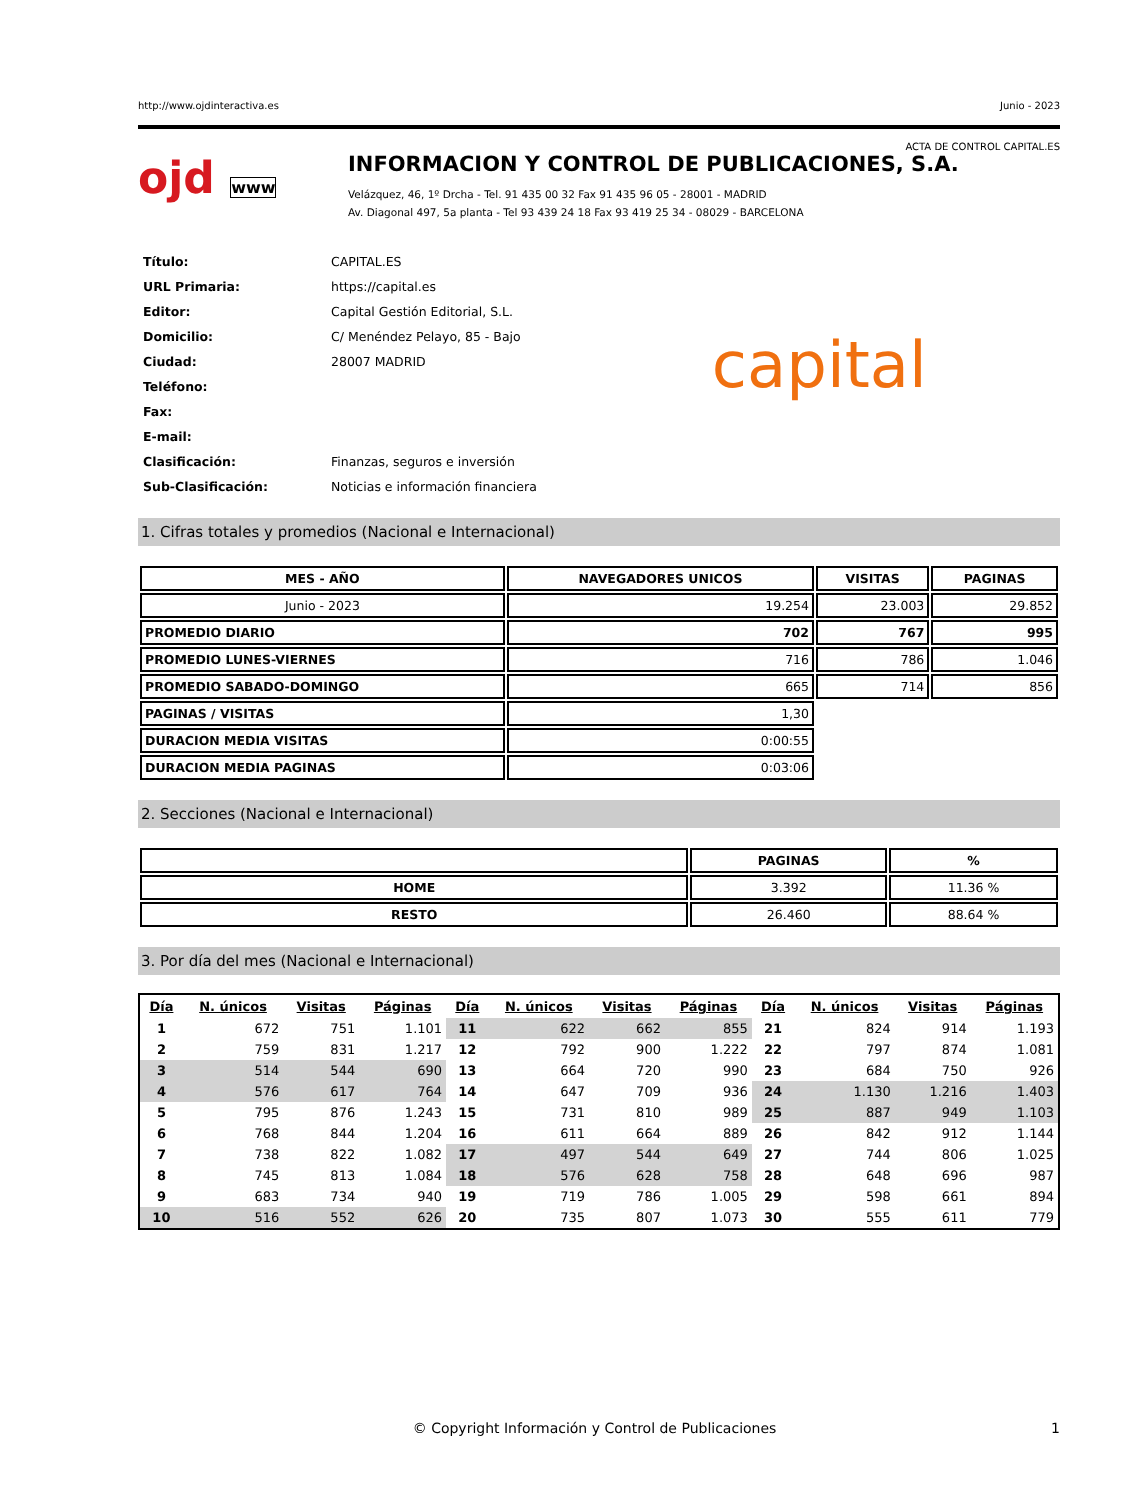http://www.ojdinteractiva.es Junio - 2023
ACTA DE CONTROL CAPITAL.ES
ojd www
INFORMACION Y CONTROL DE PUBLICACIONES, S.A.
Velázquez, 46, 1º Drcha - Tel. 91 435 00 32 Fax 91 435 96 05 - 28001 - MADRID
Av. Diagonal 497, 5a planta - Tel 93 439 24 18 Fax 93 419 25 34 - 08029 - BARCELONA
| Título: | CAPITAL.ES |
| URL Primaria: | https://capital.es |
| Editor: | Capital Gestión Editorial, S.L. |
| Domicilio: | C/ Menéndez Pelayo, 85 - Bajo |
| Ciudad: | 28007 MADRID |
| Teléfono: | |
| Fax: | |
| E-mail: | |
| Clasificación: | Finanzas, seguros e inversión |
| Sub-Clasificación: | Noticias e información financiera |
capital
1. Cifras totales y promedios (Nacional e Internacional)
| MES - AÑO | NAVEGADORES UNICOS | VISITAS | PAGINAS |
| --- | --- | --- | --- |
| Junio - 2023 | 19.254 | 23.003 | 29.852 |
| PROMEDIO DIARIO | 702 | 767 | 995 |
| PROMEDIO LUNES-VIERNES | 716 | 786 | 1.046 |
| PROMEDIO SABADO-DOMINGO | 665 | 714 | 856 |
| PAGINAS / VISITAS | 1,30 | | |
| DURACION MEDIA VISITAS | 0:00:55 | | |
| DURACION MEDIA PAGINAS | 0:03:06 | | |
2. Secciones (Nacional e Internacional)
| | PAGINAS | % |
| --- | --- | --- |
| HOME | 3.392 | 11.36 % |
| RESTO | 26.460 | 88.64 % |
3. Por día del mes (Nacional e Internacional)
| Día | N. únicos | Visitas | Páginas | Día | N. únicos | Visitas | Páginas | Día | N. únicos | Visitas | Páginas |
| --- | --- | --- | --- | --- | --- | --- | --- | --- | --- | --- | --- |
| 1 | 672 | 751 | 1.101 | 11 | 622 | 662 | 855 | 21 | 824 | 914 | 1.193 |
| 2 | 759 | 831 | 1.217 | 12 | 792 | 900 | 1.222 | 22 | 797 | 874 | 1.081 |
| 3 | 514 | 544 | 690 | 13 | 664 | 720 | 990 | 23 | 684 | 750 | 926 |
| 4 | 576 | 617 | 764 | 14 | 647 | 709 | 936 | 24 | 1.130 | 1.216 | 1.403 |
| 5 | 795 | 876 | 1.243 | 15 | 731 | 810 | 989 | 25 | 887 | 949 | 1.103 |
| 6 | 768 | 844 | 1.204 | 16 | 611 | 664 | 889 | 26 | 842 | 912 | 1.144 |
| 7 | 738 | 822 | 1.082 | 17 | 497 | 544 | 649 | 27 | 744 | 806 | 1.025 |
| 8 | 745 | 813 | 1.084 | 18 | 576 | 628 | 758 | 28 | 648 | 696 | 987 |
| 9 | 683 | 734 | 940 | 19 | 719 | 786 | 1.005 | 29 | 598 | 661 | 894 |
| 10 | 516 | 552 | 626 | 20 | 735 | 807 | 1.073 | 30 | 555 | 611 | 779 |
© Copyright Información y Control de Publicaciones 1